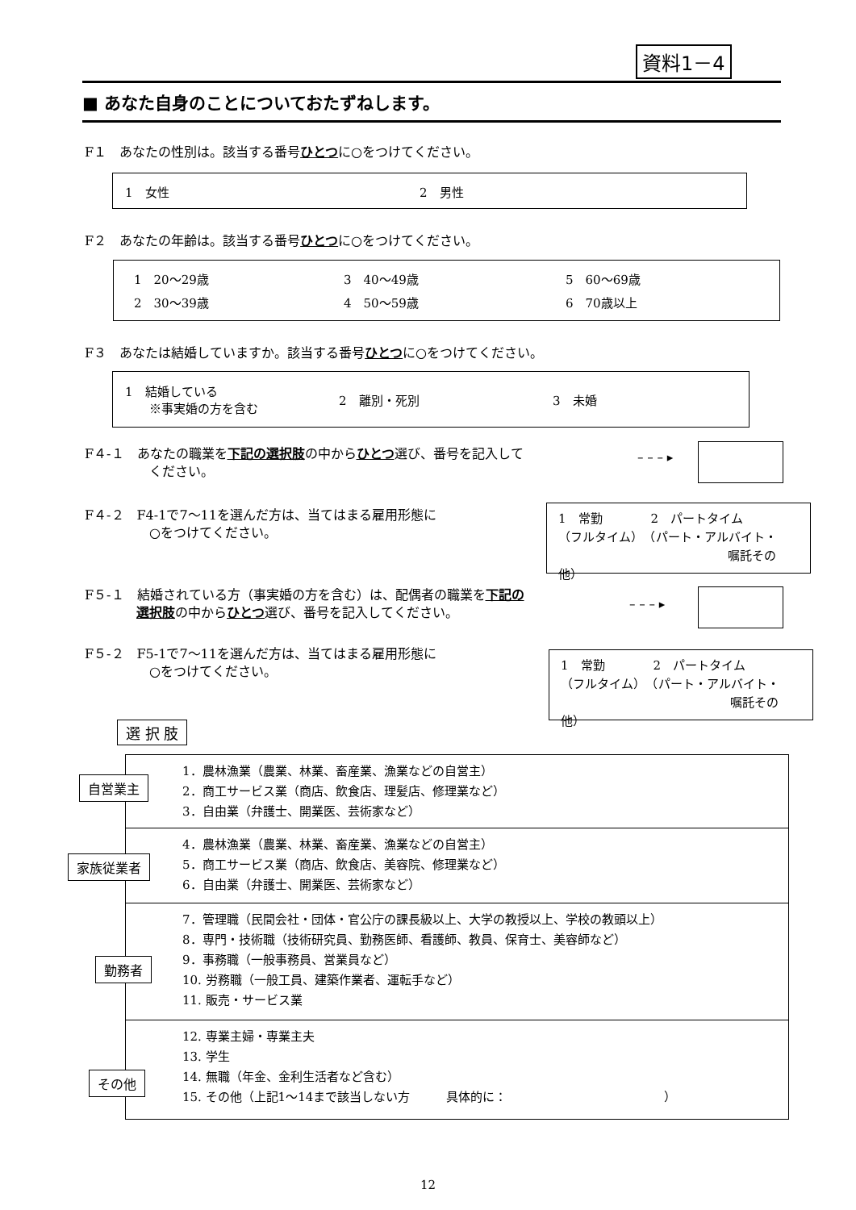資料1－4
■ あなた自身のことについておたずねします。
F１　あなたの性別は。該当する番号ひとつに○をつけてください。
1　女性 2　男性
F２　あなたの年齢は。該当する番号ひとつに○をつけてください。
1　20〜29歳 3　40〜49歳 5　60〜69歳
2　30〜39歳 4　50〜59歳 6　70歳以上
F３　あなたは結婚していますか。該当する番号ひとつに○をつけてください。
1　結婚している
　　※事実婚の方を含む 2　離別・死別 3　未婚
F４-１　あなたの職業を下記の選択肢の中からひとつ選び、番号を記入して
　　　　　ください。
– – – ▸
F４-２　F4-1で7〜11を選んだ方は、当てはまる雇用形態に
　　　　　○をつけてください。
1　常勤　　　　2　パートタイム
（フルタイム）　（パート・アルバイト・
嘱託その他）
F５-１　結婚されている方（事実婚の方を含む）は、配偶者の職業を下記の
　　　　選択肢の中からひとつ選び、番号を記入してください。
– – – ▸
F５-２　F5-1で7〜11を選んだ方は、当てはまる雇用形態に
　　　　　○をつけてください。
1　常勤　　　　2　パートタイム
（フルタイム）　（パート・アルバイト・
嘱託その他）
選 択 肢
1．農林漁業（農業、林業、畜産業、漁業などの自営主）
2．商工サービス業（商店、飲食店、理髪店、修理業など）
3．自由業（弁護士、開業医、芸術家など）
4．農林漁業（農業、林業、畜産業、漁業などの自営主）
5．商工サービス業（商店、飲食店、美容院、修理業など）
6．自由業（弁護士、開業医、芸術家など）
7．管理職（民間会社・団体・官公庁の課長級以上、大学の教授以上、学校の教頭以上）
8．専門・技術職（技術研究員、勤務医師、看護師、教員、保育士、美容師など）
9．事務職（一般事務員、営業員など）
10. 労務職（一般工員、建築作業者、運転手など）
11. 販売・サービス業
12. 専業主婦・専業主夫
13. 学生
14. 無職（年金、金利生活者など含む）
15. その他（上記1〜14まで該当しない方　　　具体的に：　　　　　　　　　　　　　）
自営業主
家族従業者
勤務者
その他
12